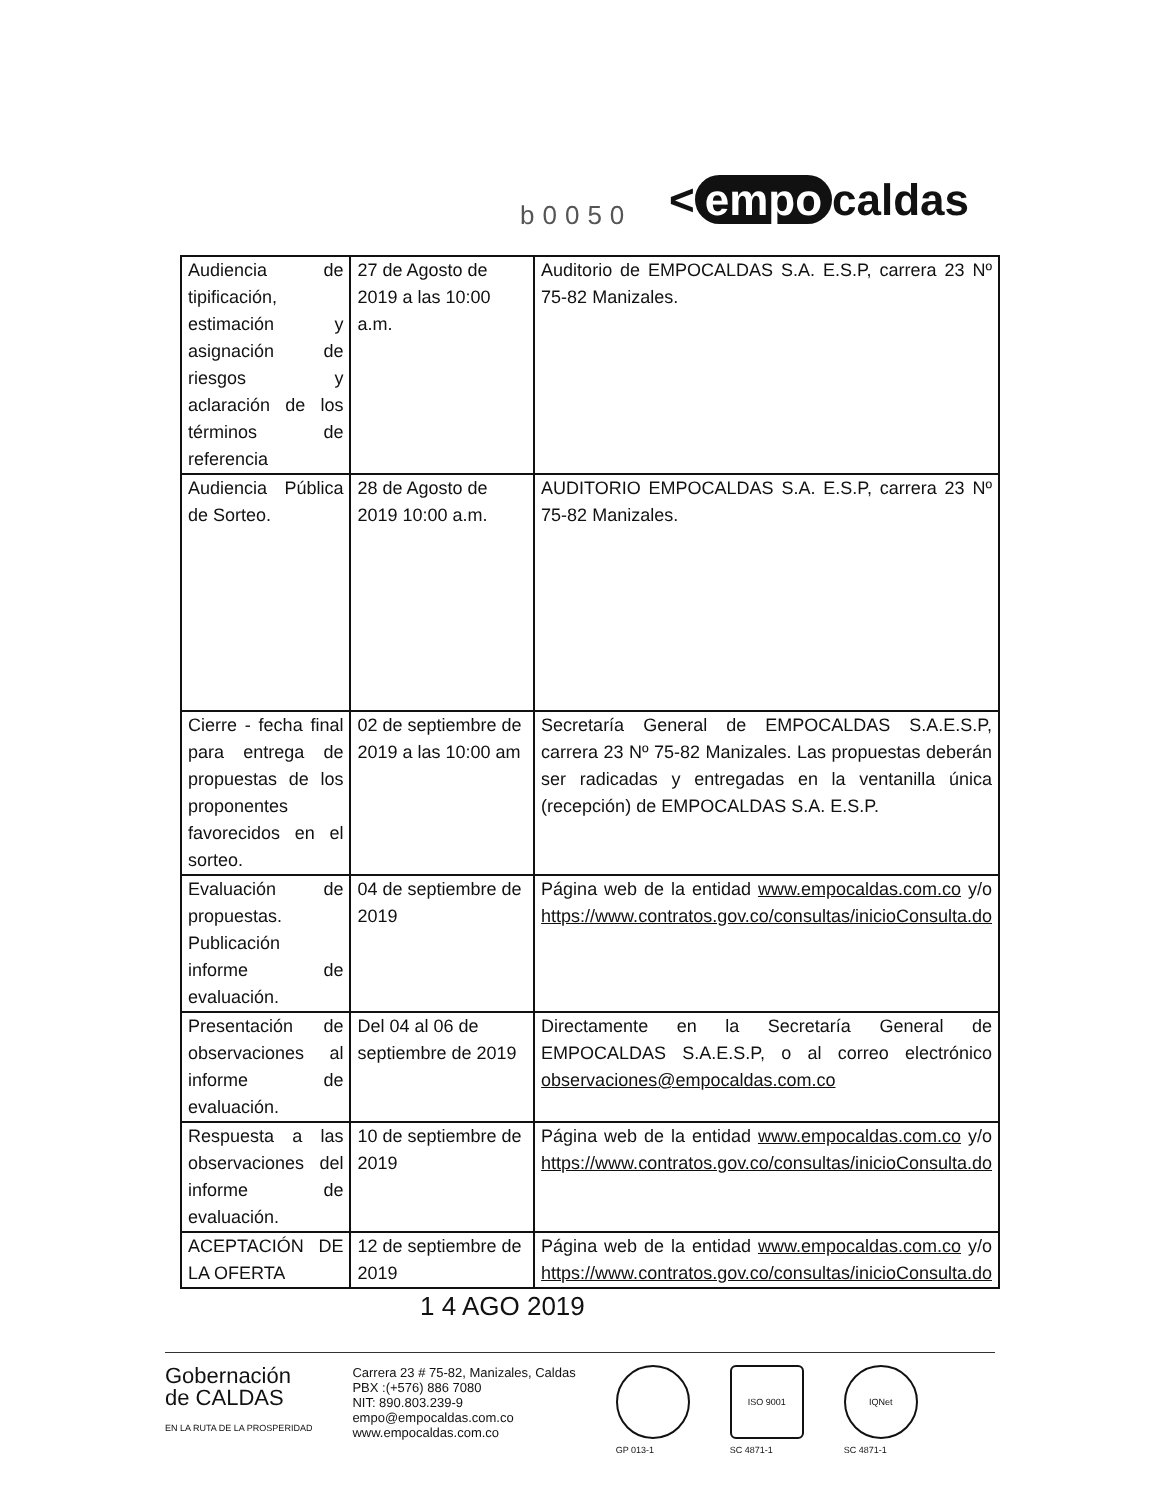b0050
< empo caldas
| Audiencia de tipificación, estimación y asignación de riesgos y aclaración de los términos de referencia | 27 de Agosto de 2019 a las 10:00 a.m. | Auditorio de EMPOCALDAS S.A. E.S.P, carrera 23 Nº 75-82 Manizales. |
| Audiencia Pública de Sorteo. | 28 de Agosto de 2019 10:00 a.m. | AUDITORIO EMPOCALDAS S.A. E.S.P, carrera 23 Nº 75-82 Manizales. |
| Cierre - fecha final para entrega de propuestas de los proponentes favorecidos en el sorteo. | 02 de septiembre de 2019 a las 10:00 am | Secretaría General de EMPOCALDAS S.A.E.S.P, carrera 23 Nº 75-82 Manizales. Las propuestas deberán ser radicadas y entregadas en la ventanilla única (recepción) de EMPOCALDAS S.A. E.S.P. |
| Evaluación de propuestas. Publicación informe de evaluación. | 04 de septiembre de 2019 | Página web de la entidad www.empocaldas.com.co y/o https://www.contratos.gov.co/consultas/inicioConsulta.do |
| Presentación de observaciones al informe de evaluación. | Del 04 al 06 de septiembre de 2019 | Directamente en la Secretaría General de EMPOCALDAS S.A.E.S.P, o al correo electrónico observaciones@empocaldas.com.co |
| Respuesta a las observaciones del informe de evaluación. | 10 de septiembre de 2019 | Página web de la entidad www.empocaldas.com.co y/o https://www.contratos.gov.co/consultas/inicioConsulta.do |
| ACEPTACIÓN DE LA OFERTA | 12 de septiembre de 2019 | Página web de la entidad www.empocaldas.com.co y/o https://www.contratos.gov.co/consultas/inicioConsulta.do |
1 4 AGO 2019
Gobernación
de CALDAS
EN LA RUTA DE LA PROSPERIDAD
Carrera 23 # 75-82, Manizales, Caldas
PBX :(+576) 886 7080
NIT: 890.803.239-9
empo@empocaldas.com.co
www.empocaldas.com.co
GP 013-1
ISO 9001
SC 4871-1
IQNet
SC 4871-1